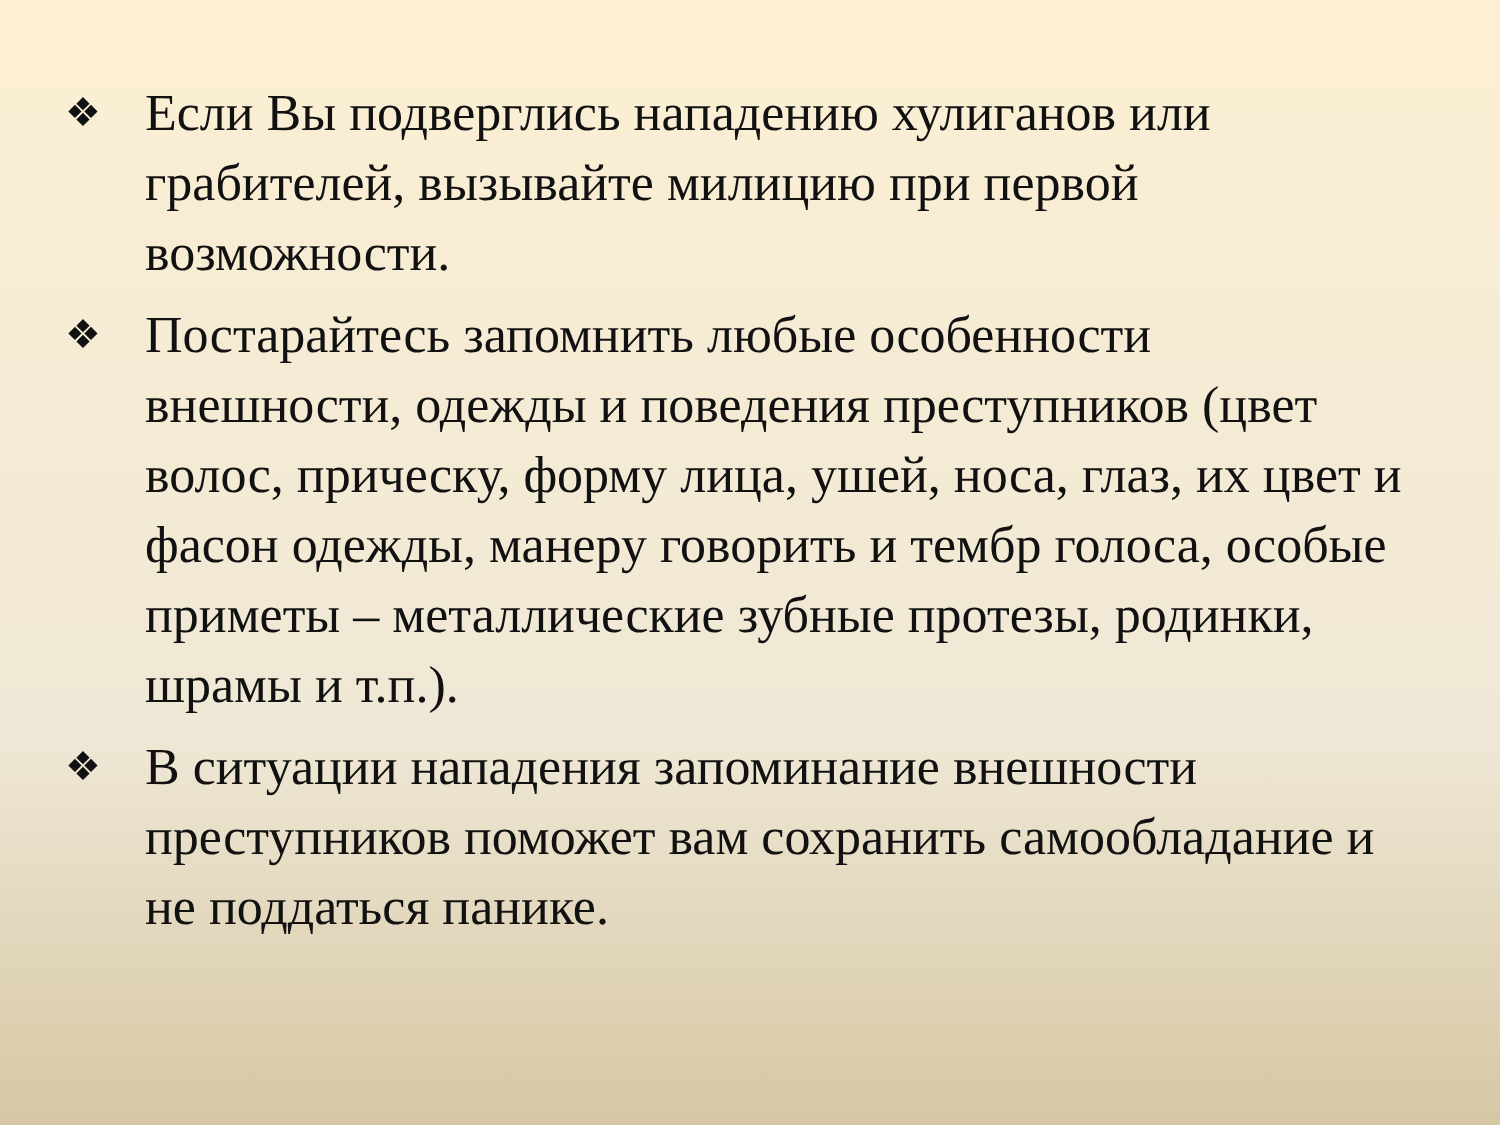❖ Если Вы подверглись нападению хулиганов или грабителей, вызывайте милицию при первой возможности.
❖ Постарайтесь запомнить любые особенности внешности, одежды и поведения преступников (цвет волос, прическу, форму лица, ушей, носа, глаз, их цвет и фасон одежды, манеру говорить и тембр голоса, особые приметы – металлические зубные протезы, родинки, шрамы и т.п.).
❖ В ситуации нападения запоминание внешности преступников поможет вам сохранить самообладание и не поддаться панике.